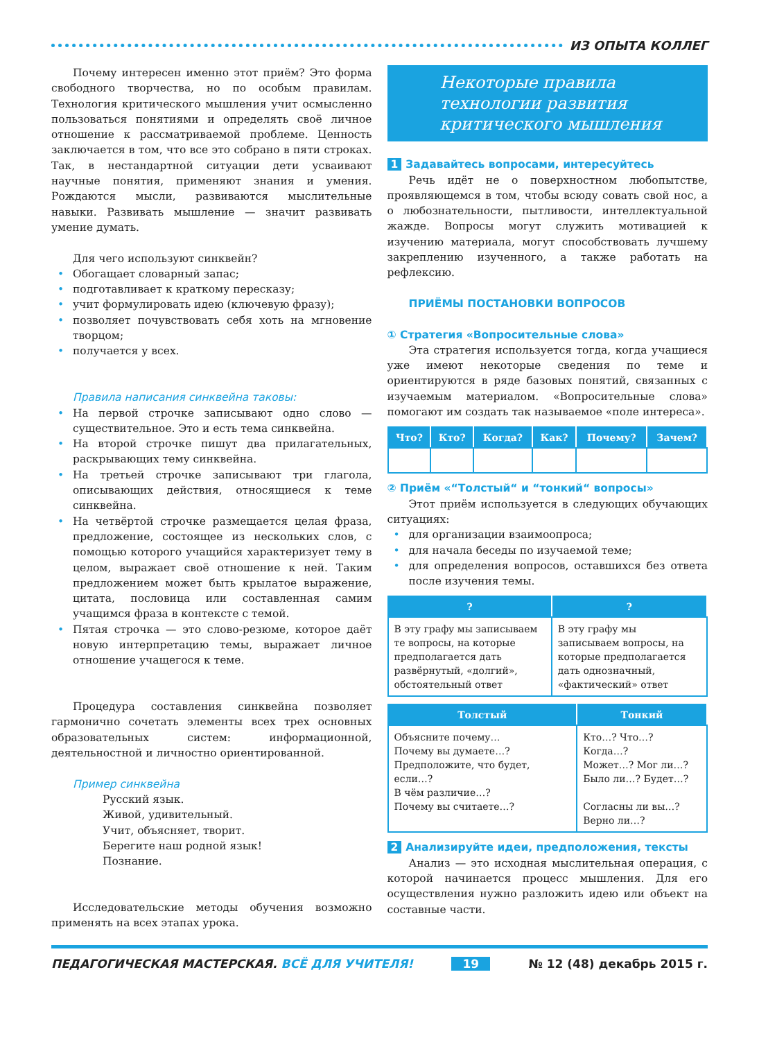ИЗ ОПЫТА КОЛЛЕГ
Почему интересен именно этот приём? Это форма свободного творчества, но по особым правилам. Технология критического мышления учит осмысленно пользоваться понятиями и определять своё личное отношение к рассматриваемой проблеме. Ценность заключается в том, что все это собрано в пяти строках. Так, в нестандартной ситуации дети усваивают научные понятия, применяют знания и умения. Рождаются мысли, развиваются мыслительные навыки. Развивать мышление — значит развивать умение думать.
Для чего используют синквейн?
Обогащает словарный запас;
подготавливает к краткому пересказу;
учит формулировать идею (ключевую фразу);
позволяет почувствовать себя хоть на мгновение творцом;
получается у всех.
Правила написания синквейна таковы:
На первой строчке записывают одно слово — существительное. Это и есть тема синквейна.
На второй строчке пишут два прилагательных, раскрывающих тему синквейна.
На третьей строчке записывают три глагола, описывающих действия, относящиеся к теме синквейна.
На четвёртой строчке размещается целая фраза, предложение, состоящее из нескольких слов, с помощью которого учащийся характеризует тему в целом, выражает своё отношение к ней. Таким предложением может быть крылатое выражение, цитата, пословица или составленная самим учащимся фраза в контексте с темой.
Пятая строчка — это слово-резюме, которое даёт новую интерпретацию темы, выражает личное отношение учащегося к теме.
Процедура составления синквейна позволяет гармонично сочетать элементы всех трех основных образовательных систем: информационной, деятельностной и личностно ориентированной.
Пример синквейна
Русский язык.
Живой, удивительный.
Учит, объясняет, творит.
Берегите наш родной язык!
Познание.
Исследовательские методы обучения возможно применять на всех этапах урока.
Некоторые правила
технологии развития
критического мышления
1 Задавайтесь вопросами, интересуйтесь
Речь идёт не о поверхностном любопытстве, проявляющемся в том, чтобы всюду совать свой нос, а о любознательности, пытливости, интеллектуальной жажде. Вопросы могут служить мотивацией к изучению материала, могут способствовать лучшему закреплению изученного, а также работать на рефлексию.
ПРИЁМЫ ПОСТАНОВКИ ВОПРОСОВ
① Стратегия «Вопросительные слова»
Эта стратегия используется тогда, когда учащиеся уже имеют некоторые сведения по теме и ориентируются в ряде базовых понятий, связанных с изучаемым материалом. «Вопросительные слова» помогают им создать так называемое «поле интереса».
| Что? | Кто? | Когда? | Как? | Почему? | Зачем? |
| --- | --- | --- | --- | --- | --- |
② Приём «“Толстый“ и “тонкий“ вопросы»
Этот приём используется в следующих обучающих ситуациях:
для организации взаимоопроса;
для начала беседы по изучаемой теме;
для определения вопросов, оставшихся без ответа после изучения темы.
| ? | ? |
| --- | --- |
| В эту графу мы записываем те вопросы, на которые предполагается дать развёрнутый, «долгий», обстоятельный ответ | В эту графу мы записываем вопросы, на которые предполагается дать однозначный, «фактический» ответ |
| Толстый | Тонкий |
| --- | --- |
| Объясните почему… Почему вы думаете…? Предположите, что будет, если…? В чём различие…? Почему вы считаете…? | Кто…? Что…? Когда…? Может…? Мог ли…? Было ли…? Будет…? Согласны ли вы…? Верно ли…? |
2 Анализируйте идеи, предположения, тексты
Анализ — это исходная мыслительная операция, с которой начинается процесс мышления. Для его осуществления нужно разложить идею или объект на составные части.
ПЕДАГОГИЧЕСКАЯ МАСТЕРСКАЯ. ВСЁ ДЛЯ УЧИТЕЛЯ! 19 № 12 (48) декабрь 2015 г.